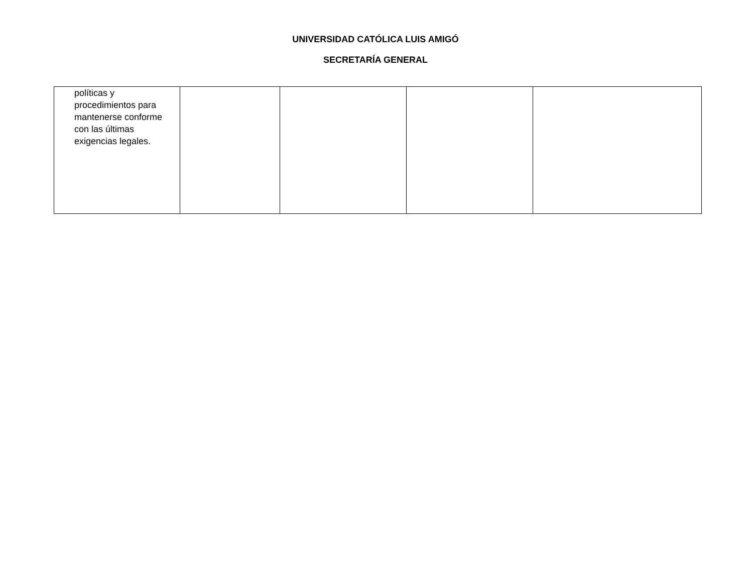UNIVERSIDAD CATÓLICA LUIS AMIGÓ
SECRETARÍA GENERAL
| políticas y procedimientos para mantenerse conforme con las últimas exigencias legales. | | | | |